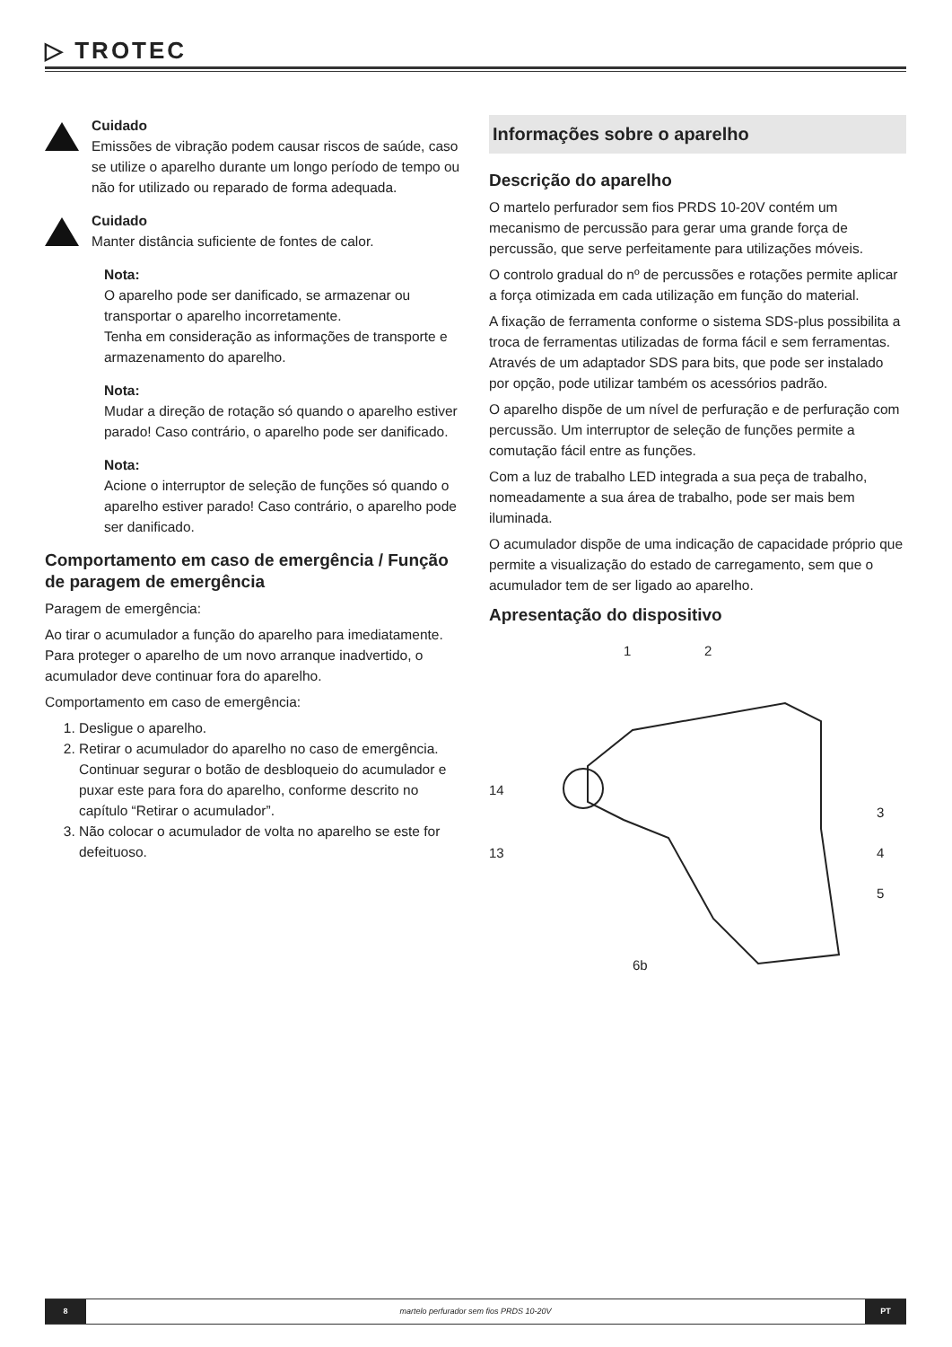▷ TROTEC
Cuidado
Emissões de vibração podem causar riscos de saúde, caso se utilize o aparelho durante um longo período de tempo ou não for utilizado ou reparado de forma adequada.
Cuidado
Manter distância suficiente de fontes de calor.
Nota:
O aparelho pode ser danificado, se armazenar ou transportar o aparelho incorretamente.
Tenha em consideração as informações de transporte e armazenamento do aparelho.
Nota:
Mudar a direção de rotação só quando o aparelho estiver parado! Caso contrário, o aparelho pode ser danificado.
Nota:
Acione o interruptor de seleção de funções só quando o aparelho estiver parado! Caso contrário, o aparelho pode ser danificado.
Comportamento em caso de emergência / Função de paragem de emergência
Paragem de emergência:
Ao tirar o acumulador a função do aparelho para imediatamente. Para proteger o aparelho de um novo arranque inadvertido, o acumulador deve continuar fora do aparelho.
Comportamento em caso de emergência:
1. Desligue o aparelho.
2. Retirar o acumulador do aparelho no caso de emergência. Continuar segurar o botão de desbloqueio do acumulador e puxar este para fora do aparelho, conforme descrito no capítulo “Retirar o acumulador”.
3. Não colocar o acumulador de volta no aparelho se este for defeituoso.
Informações sobre o aparelho
Descrição do aparelho
O martelo perfurador sem fios PRDS 10-20V contém um mecanismo de percussão para gerar uma grande força de percussão, que serve perfeitamente para utilizações móveis.
O controlo gradual do nº de percussões e rotações permite aplicar a força otimizada em cada utilização em função do material.
A fixação de ferramenta conforme o sistema SDS-plus possibilita a troca de ferramentas utilizadas de forma fácil e sem ferramentas. Através de um adaptador SDS para bits, que pode ser instalado por opção, pode utilizar também os acessórios padrão.
O aparelho dispõe de um nível de perfuração e de perfuração com percussão. Um interruptor de seleção de funções permite a comutação fácil entre as funções.
Com a luz de trabalho LED integrada a sua peça de trabalho, nomeadamente a sua área de trabalho, pode ser mais bem iluminada.
O acumulador dispõe de uma indicação de capacidade próprio que permite a visualização do estado de carregamento, sem que o acumulador tem de ser ligado ao aparelho.
Apresentação do dispositivo
1 2
14
13
3
4
5
6b
8 martelo perfurador sem fios PRDS 10-20V
PT